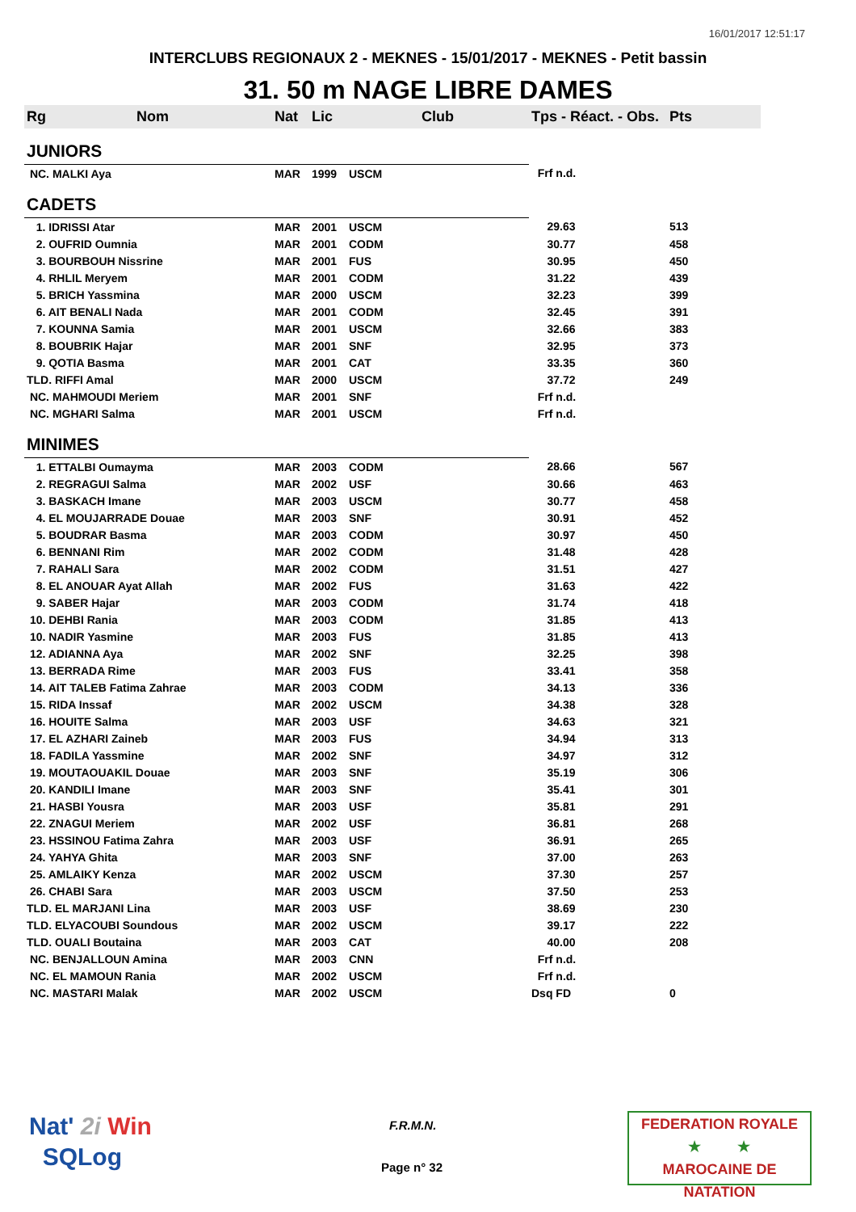16/01/2017 12:51:17
INTERCLUBS REGIONAUX 2 - MEKNES - 15/01/2017 - MEKNES - Petit bassin
31. 50 m NAGE LIBRE DAMES
| Rg | Nom | Nat | Lic | Club | Tps - Réact. - Obs. | Pts |
| --- | --- | --- | --- | --- | --- | --- |
| JUNIORS | | | | | | |
| NC. MALKI Aya | | MAR | 1999 | USCM | Frf n.d. | |
| CADETS | | | | | | |
| 1. IDRISSI Atar | | MAR | 2001 | USCM | 29.63 | 513 |
| 2. OUFRID Oumnia | | MAR | 2001 | CODM | 30.77 | 458 |
| 3. BOURBOUH Nissrine | | MAR | 2001 | FUS | 30.95 | 450 |
| 4. RHLIL Meryem | | MAR | 2001 | CODM | 31.22 | 439 |
| 5. BRICH Yassmina | | MAR | 2000 | USCM | 32.23 | 399 |
| 6. AIT BENALI Nada | | MAR | 2001 | CODM | 32.45 | 391 |
| 7. KOUNNA Samia | | MAR | 2001 | USCM | 32.66 | 383 |
| 8. BOUBRIK Hajar | | MAR | 2001 | SNF | 32.95 | 373 |
| 9. QOTIA Basma | | MAR | 2001 | CAT | 33.35 | 360 |
| TLD. RIFFI Amal | | MAR | 2000 | USCM | 37.72 | 249 |
| NC. MAHMOUDI Meriem | | MAR | 2001 | SNF | Frf n.d. | |
| NC. MGHARI Salma | | MAR | 2001 | USCM | Frf n.d. | |
| MINIMES | | | | | | |
| 1. ETTALBI Oumayma | | MAR | 2003 | CODM | 28.66 | 567 |
| 2. REGRAGUI Salma | | MAR | 2002 | USF | 30.66 | 463 |
| 3. BASKACH Imane | | MAR | 2003 | USCM | 30.77 | 458 |
| 4. EL MOUJARRADE Douae | | MAR | 2003 | SNF | 30.91 | 452 |
| 5. BOUDRAR Basma | | MAR | 2003 | CODM | 30.97 | 450 |
| 6. BENNANI Rim | | MAR | 2002 | CODM | 31.48 | 428 |
| 7. RAHALI Sara | | MAR | 2002 | CODM | 31.51 | 427 |
| 8. EL ANOUAR Ayat Allah | | MAR | 2002 | FUS | 31.63 | 422 |
| 9. SABER Hajar | | MAR | 2003 | CODM | 31.74 | 418 |
| 10. DEHBI Rania | | MAR | 2003 | CODM | 31.85 | 413 |
| 10. NADIR Yasmine | | MAR | 2003 | FUS | 31.85 | 413 |
| 12. ADIANNA Aya | | MAR | 2002 | SNF | 32.25 | 398 |
| 13. BERRADA Rime | | MAR | 2003 | FUS | 33.41 | 358 |
| 14. AIT TALEB Fatima Zahrae | | MAR | 2003 | CODM | 34.13 | 336 |
| 15. RIDA Inssaf | | MAR | 2002 | USCM | 34.38 | 328 |
| 16. HOUITE Salma | | MAR | 2003 | USF | 34.63 | 321 |
| 17. EL AZHARI Zaineb | | MAR | 2003 | FUS | 34.94 | 313 |
| 18. FADILA Yassmine | | MAR | 2002 | SNF | 34.97 | 312 |
| 19. MOUTAOUAKIL Douae | | MAR | 2003 | SNF | 35.19 | 306 |
| 20. KANDILI Imane | | MAR | 2003 | SNF | 35.41 | 301 |
| 21. HASBI Yousra | | MAR | 2003 | USF | 35.81 | 291 |
| 22. ZNAGUI Meriem | | MAR | 2002 | USF | 36.81 | 268 |
| 23. HSSINOU Fatima Zahra | | MAR | 2003 | USF | 36.91 | 265 |
| 24. YAHYA Ghita | | MAR | 2003 | SNF | 37.00 | 263 |
| 25. AMLAIKY Kenza | | MAR | 2002 | USCM | 37.30 | 257 |
| 26. CHABI Sara | | MAR | 2003 | USCM | 37.50 | 253 |
| TLD. EL MARJANI Lina | | MAR | 2003 | USF | 38.69 | 230 |
| TLD. ELYACOUBI Soundous | | MAR | 2002 | USCM | 39.17 | 222 |
| TLD. OUALI Boutaina | | MAR | 2003 | CAT | 40.00 | 208 |
| NC. BENJALLOUN Amina | | MAR | 2003 | CNN | Frf n.d. | |
| NC. EL MAMOUN Rania | | MAR | 2002 | USCM | Frf n.d. | |
| NC. MASTARI Malak | | MAR | 2002 | USCM | Dsq FD | 0 |
Nat' 2i Win
SQLog
F.R.M.N.
Page n° 32
FEDERATION ROYALE
★ ★
MAROCAINE DE NATATION